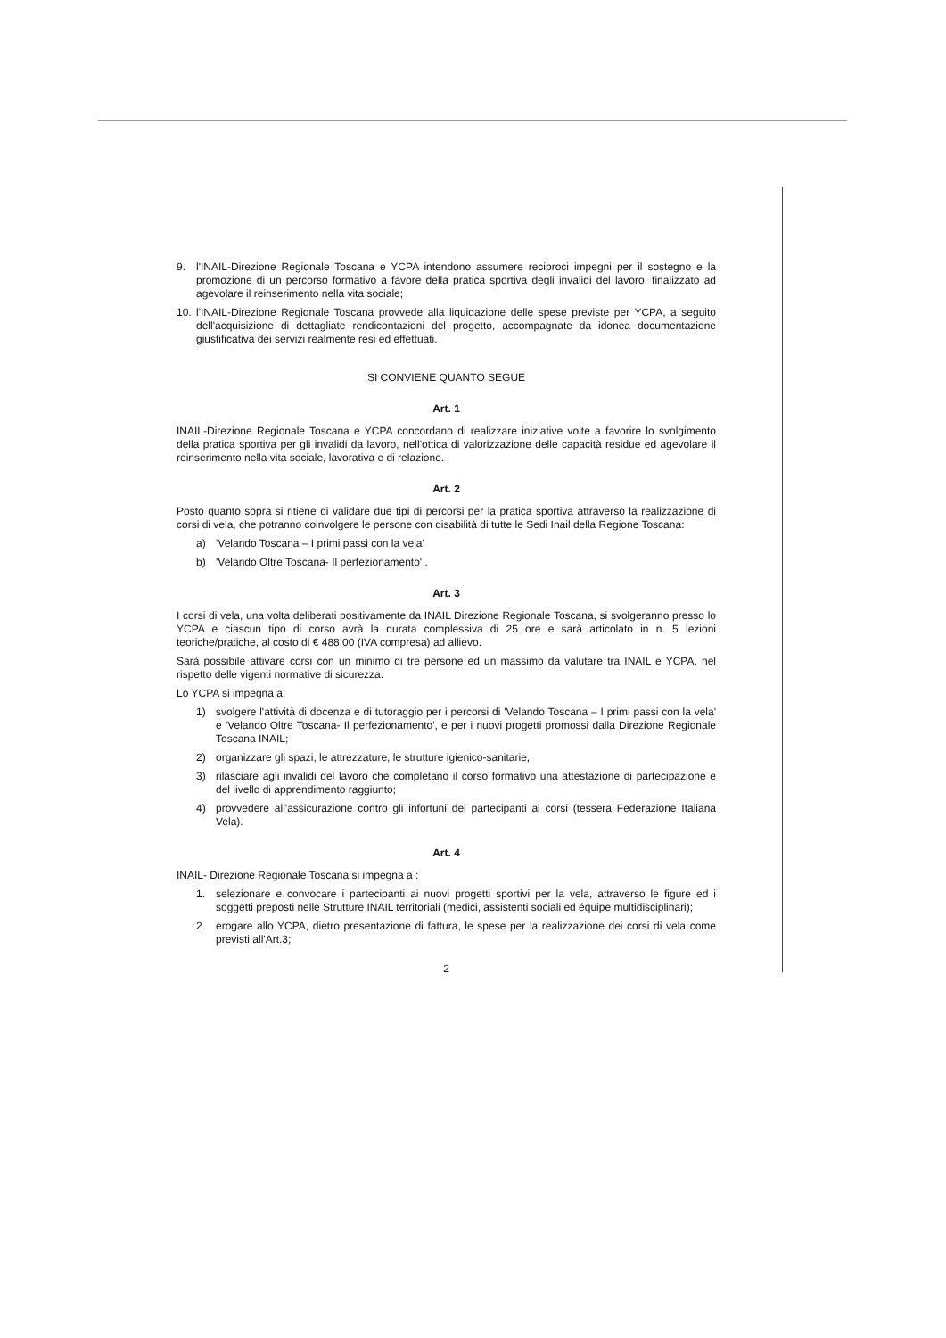9. l'INAIL-Direzione Regionale Toscana e YCPA intendono assumere reciproci impegni per il sostegno e la promozione di un percorso formativo a favore della pratica sportiva degli invalidi del lavoro, finalizzato ad agevolare il reinserimento nella vita sociale;
10. l'INAIL-Direzione Regionale Toscana provvede alla liquidazione delle spese previste per YCPA, a seguito dell'acquisizione di dettagliate rendicontazioni del progetto, accompagnate da idonea documentazione giustificativa dei servizi realmente resi ed effettuati.
SI CONVIENE QUANTO SEGUE
Art. 1
INAIL-Direzione Regionale Toscana e YCPA concordano di realizzare iniziative volte a favorire lo svolgimento della pratica sportiva per gli invalidi da lavoro, nell'ottica di valorizzazione delle capacità residue ed agevolare il reinserimento nella vita sociale, lavorativa e di relazione.
Art. 2
Posto quanto sopra si ritiene di validare due tipi di percorsi per la pratica sportiva attraverso la realizzazione di corsi di vela, che potranno coinvolgere le persone con disabilità di tutte le Sedi Inail della Regione Toscana:
a) 'Velando Toscana – I primi passi con la vela'
b) 'Velando Oltre Toscana- Il perfezionamento' .
Art. 3
I corsi di vela, una volta deliberati positivamente da INAIL Direzione Regionale Toscana, si svolgeranno presso lo YCPA e ciascun tipo di corso avrà la durata complessiva di 25 ore e sarà articolato in n. 5 lezioni teoriche/pratiche, al costo di € 488,00 (IVA compresa) ad allievo.
Sarà possibile attivare corsi con un minimo di tre persone ed un massimo da valutare tra INAIL e YCPA, nel rispetto delle vigenti normative di sicurezza.
Lo YCPA si impegna a:
1) svolgere l'attività di docenza e di tutoraggio per i percorsi di 'Velando Toscana – I primi passi con la vela' e 'Velando Oltre Toscana- Il perfezionamento', e per i nuovi progetti promossi dalla Direzione Regionale Toscana INAIL;
2) organizzare gli spazi, le attrezzature, le strutture igienico-sanitarie,
3) rilasciare agli invalidi del lavoro che completano il corso formativo una attestazione di partecipazione e del livello di apprendimento raggiunto;
4) provvedere all'assicurazione contro gli infortuni dei partecipanti ai corsi (tessera Federazione Italiana Vela).
Art. 4
INAIL- Direzione Regionale Toscana si impegna a :
1. selezionare e convocare i partecipanti ai nuovi progetti sportivi per la vela, attraverso le figure ed i soggetti preposti nelle Strutture INAIL territoriali (medici, assistenti sociali ed équipe multidisciplinari);
2. erogare allo YCPA, dietro presentazione di fattura, le spese per la realizzazione dei corsi di vela come previsti all'Art.3;
2